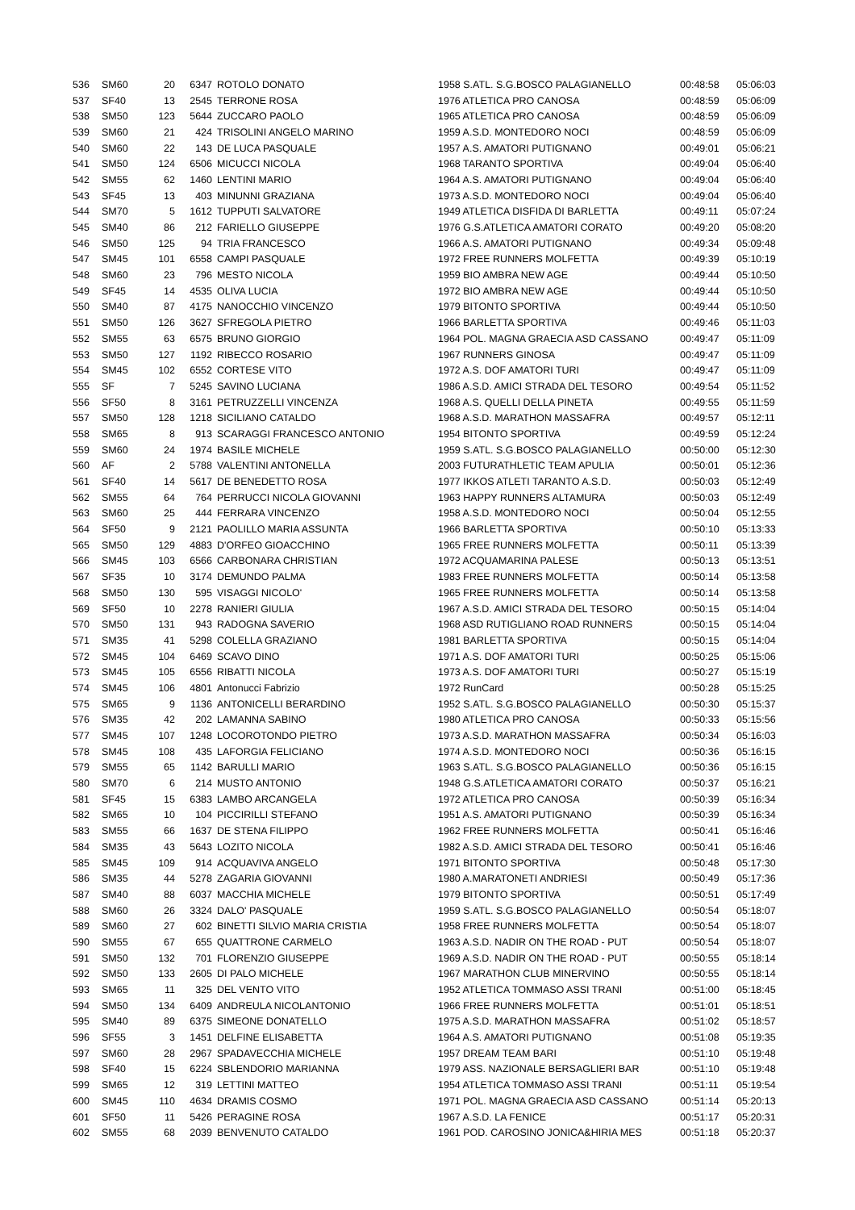| 536 | SM60 | 20 | 6347 | ROTOLO DONATO | 1958 S.ATL. S.G.BOSCO PALAGIANELLO | 00:48:58 | 05:06:03 |
| 537 | SF40 | 13 | 2545 | TERRONE ROSA | 1976 ATLETICA PRO CANOSA | 00:48:59 | 05:06:09 |
| 538 | SM50 | 123 | 5644 | ZUCCARO PAOLO | 1965 ATLETICA PRO CANOSA | 00:48:59 | 05:06:09 |
| 539 | SM60 | 21 | 424 | TRISOLINI ANGELO MARINO | 1959 A.S.D. MONTEDORO NOCI | 00:48:59 | 05:06:09 |
| 540 | SM60 | 22 | 143 | DE LUCA PASQUALE | 1957 A.S. AMATORI PUTIGNANO | 00:49:01 | 05:06:21 |
| 541 | SM50 | 124 | 6506 | MICUCCI NICOLA | 1968 TARANTO SPORTIVA | 00:49:04 | 05:06:40 |
| 542 | SM55 | 62 | 1460 | LENTINI MARIO | 1964 A.S. AMATORI PUTIGNANO | 00:49:04 | 05:06:40 |
| 543 | SF45 | 13 | 403 | MINUNNI GRAZIANA | 1973 A.S.D. MONTEDORO NOCI | 00:49:04 | 05:06:40 |
| 544 | SM70 | 5 | 1612 | TUPPUTI SALVATORE | 1949 ATLETICA DISFIDA DI BARLETTA | 00:49:11 | 05:07:24 |
| 545 | SM40 | 86 | 212 | FARIELLO GIUSEPPE | 1976 G.S.ATLETICA AMATORI CORATO | 00:49:20 | 05:08:20 |
| 546 | SM50 | 125 | 94 | TRIA FRANCESCO | 1966 A.S. AMATORI PUTIGNANO | 00:49:34 | 05:09:48 |
| 547 | SM45 | 101 | 6558 | CAMPI PASQUALE | 1972 FREE RUNNERS MOLFETTA | 00:49:39 | 05:10:19 |
| 548 | SM60 | 23 | 796 | MESTO NICOLA | 1959 BIO AMBRA NEW AGE | 00:49:44 | 05:10:50 |
| 549 | SF45 | 14 | 4535 | OLIVA LUCIA | 1972 BIO AMBRA NEW AGE | 00:49:44 | 05:10:50 |
| 550 | SM40 | 87 | 4175 | NANOCCHIO VINCENZO | 1979 BITONTO SPORTIVA | 00:49:44 | 05:10:50 |
| 551 | SM50 | 126 | 3627 | SFREGOLA PIETRO | 1966 BARLETTA SPORTIVA | 00:49:46 | 05:11:03 |
| 552 | SM55 | 63 | 6575 | BRUNO GIORGIO | 1964 POL. MAGNA GRAECIA ASD CASSANO | 00:49:47 | 05:11:09 |
| 553 | SM50 | 127 | 1192 | RIBECCO ROSARIO | 1967 RUNNERS GINOSA | 00:49:47 | 05:11:09 |
| 554 | SM45 | 102 | 6552 | CORTESE VITO | 1972 A.S. DOF AMATORI TURI | 00:49:47 | 05:11:09 |
| 555 | SF | 7 | 5245 | SAVINO LUCIANA | 1986 A.S.D. AMICI STRADA DEL TESORO | 00:49:54 | 05:11:52 |
| 556 | SF50 | 8 | 3161 | PETRUZZELLI VINCENZA | 1968 A.S. QUELLI DELLA PINETA | 00:49:55 | 05:11:59 |
| 557 | SM50 | 128 | 1218 | SICILIANO CATALDO | 1968 A.S.D. MARATHON MASSAFRA | 00:49:57 | 05:12:11 |
| 558 | SM65 | 8 | 913 | SCARAGGI FRANCESCO ANTONIO | 1954 BITONTO SPORTIVA | 00:49:59 | 05:12:24 |
| 559 | SM60 | 24 | 1974 | BASILE MICHELE | 1959 S.ATL. S.G.BOSCO PALAGIANELLO | 00:50:00 | 05:12:30 |
| 560 | AF | 2 | 5788 | VALENTINI ANTONELLA | 2003 FUTURATHLETIC TEAM APULIA | 00:50:01 | 05:12:36 |
| 561 | SF40 | 14 | 5617 | DE BENEDETTO ROSA | 1977 IKKOS ATLETI TARANTO A.S.D. | 00:50:03 | 05:12:49 |
| 562 | SM55 | 64 | 764 | PERRUCCI NICOLA GIOVANNI | 1963 HAPPY RUNNERS ALTAMURA | 00:50:03 | 05:12:49 |
| 563 | SM60 | 25 | 444 | FERRARA VINCENZO | 1958 A.S.D. MONTEDORO NOCI | 00:50:04 | 05:12:55 |
| 564 | SF50 | 9 | 2121 | PAOLILLO MARIA ASSUNTA | 1966 BARLETTA SPORTIVA | 00:50:10 | 05:13:33 |
| 565 | SM50 | 129 | 4883 | D'ORFEO GIOACCHINO | 1965 FREE RUNNERS MOLFETTA | 00:50:11 | 05:13:39 |
| 566 | SM45 | 103 | 6566 | CARBONARA CHRISTIAN | 1972 ACQUAMARINA PALESE | 00:50:13 | 05:13:51 |
| 567 | SF35 | 10 | 3174 | DEMUNDO PALMA | 1983 FREE RUNNERS MOLFETTA | 00:50:14 | 05:13:58 |
| 568 | SM50 | 130 | 595 | VISAGGI NICOLO' | 1965 FREE RUNNERS MOLFETTA | 00:50:14 | 05:13:58 |
| 569 | SF50 | 10 | 2278 | RANIERI GIULIA | 1967 A.S.D. AMICI STRADA DEL TESORO | 00:50:15 | 05:14:04 |
| 570 | SM50 | 131 | 943 | RADOGNA SAVERIO | 1968 ASD RUTIGLIANO ROAD RUNNERS | 00:50:15 | 05:14:04 |
| 571 | SM35 | 41 | 5298 | COLELLA GRAZIANO | 1981 BARLETTA SPORTIVA | 00:50:15 | 05:14:04 |
| 572 | SM45 | 104 | 6469 | SCAVO DINO | 1971 A.S. DOF AMATORI TURI | 00:50:25 | 05:15:06 |
| 573 | SM45 | 105 | 6556 | RIBATTI NICOLA | 1973 A.S. DOF AMATORI TURI | 00:50:27 | 05:15:19 |
| 574 | SM45 | 106 | 4801 | Antonucci Fabrizio | 1972 RunCard | 00:50:28 | 05:15:25 |
| 575 | SM65 | 9 | 1136 | ANTONICELLI BERARDINO | 1952 S.ATL. S.G.BOSCO PALAGIANELLO | 00:50:30 | 05:15:37 |
| 576 | SM35 | 42 | 202 | LAMANNA SABINO | 1980 ATLETICA PRO CANOSA | 00:50:33 | 05:15:56 |
| 577 | SM45 | 107 | 1248 | LOCOROTONDO PIETRO | 1973 A.S.D. MARATHON MASSAFRA | 00:50:34 | 05:16:03 |
| 578 | SM45 | 108 | 435 | LAFORGIA FELICIANO | 1974 A.S.D. MONTEDORO NOCI | 00:50:36 | 05:16:15 |
| 579 | SM55 | 65 | 1142 | BARULLI MARIO | 1963 S.ATL. S.G.BOSCO PALAGIANELLO | 00:50:36 | 05:16:15 |
| 580 | SM70 | 6 | 214 | MUSTO ANTONIO | 1948 G.S.ATLETICA AMATORI CORATO | 00:50:37 | 05:16:21 |
| 581 | SF45 | 15 | 6383 | LAMBO ARCANGELA | 1972 ATLETICA PRO CANOSA | 00:50:39 | 05:16:34 |
| 582 | SM65 | 10 | 104 | PICCIRILLI STEFANO | 1951 A.S. AMATORI PUTIGNANO | 00:50:39 | 05:16:34 |
| 583 | SM55 | 66 | 1637 | DE STENA FILIPPO | 1962 FREE RUNNERS MOLFETTA | 00:50:41 | 05:16:46 |
| 584 | SM35 | 43 | 5643 | LOZITO NICOLA | 1982 A.S.D. AMICI STRADA DEL TESORO | 00:50:41 | 05:16:46 |
| 585 | SM45 | 109 | 914 | ACQUAVIVA ANGELO | 1971 BITONTO SPORTIVA | 00:50:48 | 05:17:30 |
| 586 | SM35 | 44 | 5278 | ZAGARIA GIOVANNI | 1980 A.MARATONETI ANDRIESI | 00:50:49 | 05:17:36 |
| 587 | SM40 | 88 | 6037 | MACCHIA MICHELE | 1979 BITONTO SPORTIVA | 00:50:51 | 05:17:49 |
| 588 | SM60 | 26 | 3324 | DALO' PASQUALE | 1959 S.ATL. S.G.BOSCO PALAGIANELLO | 00:50:54 | 05:18:07 |
| 589 | SM60 | 27 | 602 | BINETTI SILVIO MARIA CRISTIA | 1958 FREE RUNNERS MOLFETTA | 00:50:54 | 05:18:07 |
| 590 | SM55 | 67 | 655 | QUATTRONE CARMELO | 1963 A.S.D. NADIR ON THE ROAD - PUT | 00:50:54 | 05:18:07 |
| 591 | SM50 | 132 | 701 | FLORENZIO GIUSEPPE | 1969 A.S.D. NADIR ON THE ROAD - PUT | 00:50:55 | 05:18:14 |
| 592 | SM50 | 133 | 2605 | DI PALO MICHELE | 1967 MARATHON CLUB MINERVINO | 00:50:55 | 05:18:14 |
| 593 | SM65 | 11 | 325 | DEL VENTO VITO | 1952 ATLETICA TOMMASO ASSI TRANI | 00:51:00 | 05:18:45 |
| 594 | SM50 | 134 | 6409 | ANDREULA NICOLANTONIO | 1966 FREE RUNNERS MOLFETTA | 00:51:01 | 05:18:51 |
| 595 | SM40 | 89 | 6375 | SIMEONE DONATELLO | 1975 A.S.D. MARATHON MASSAFRA | 00:51:02 | 05:18:57 |
| 596 | SF55 | 3 | 1451 | DELFINE ELISABETTA | 1964 A.S. AMATORI PUTIGNANO | 00:51:08 | 05:19:35 |
| 597 | SM60 | 28 | 2967 | SPADAVECCHIA MICHELE | 1957 DREAM TEAM BARI | 00:51:10 | 05:19:48 |
| 598 | SF40 | 15 | 6224 | SBLENDORIO MARIANNA | 1979 ASS. NAZIONALE BERSAGLIERI BAR | 00:51:10 | 05:19:48 |
| 599 | SM65 | 12 | 319 | LETTINI MATTEO | 1954 ATLETICA TOMMASO ASSI TRANI | 00:51:11 | 05:19:54 |
| 600 | SM45 | 110 | 4634 | DRAMIS COSMO | 1971 POL. MAGNA GRAECIA ASD CASSANO | 00:51:14 | 05:20:13 |
| 601 | SF50 | 11 | 5426 | PERAGINE ROSA | 1967 A.S.D. LA FENICE | 00:51:17 | 05:20:31 |
| 602 | SM55 | 68 | 2039 | BENVENUTO CATALDO | 1961 POD. CAROSINO JONICA&HIRIA MES | 00:51:18 | 05:20:37 |